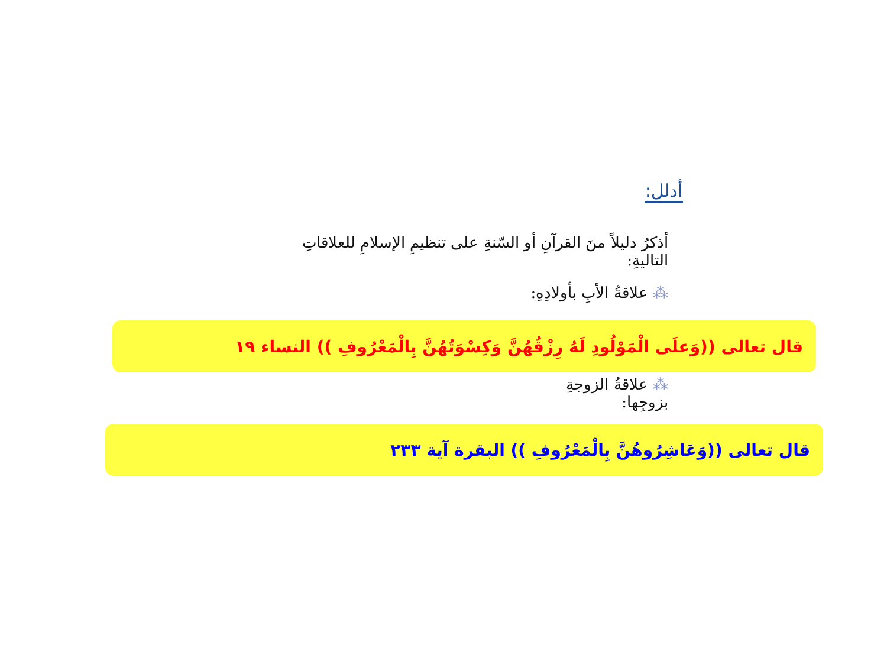أدلل:
أذكرُ دليلاً منَ القرآنِ أو السّنةِ على تنظيمِ الإسلامِ للعلاقاتِ التاليةِ:
⁂ علاقةُ الأبِ بأولادِهِ:
قال تعالى ((وَعلَى الْمَوْلُودِ لَهُ رِزْقُهُنَّ وَكِسْوَتُهُنَّ بِالْمَعْرُوفِ )) النساء ١٩
⁂ علاقةُ الزوجةِ بزوجِها:
قال تعالى ((وَعَاشِرُوهُنَّ بِالْمَعْرُوفِ )) البقرة آية ٢٣٣